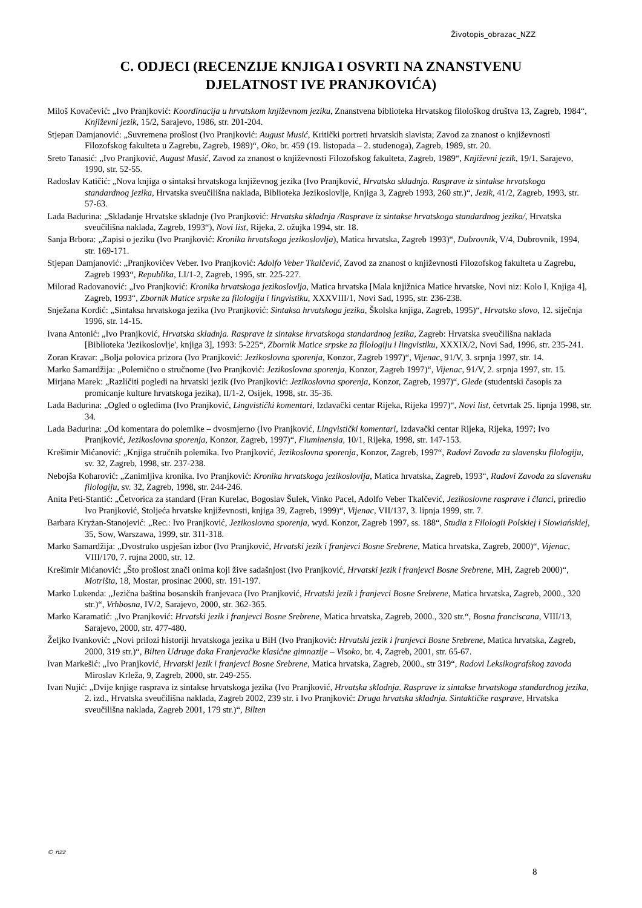Životopis_obrazac_NZZ
C. ODJECI (RECENZIJE KNJIGA I OSVRTI NA ZNANSTVENU
DJELATNOST IVE PRANJKOVIĆA)
Miloš Kovačević: „Ivo Pranjković: Koordinacija u hrvatskom književnom jeziku, Znanstvena biblioteka Hrvatskog filološkog društva 13, Zagreb, 1984“, Književni jezik, 15/2, Sarajevo, 1986, str. 201-204.
Stjepan Damjanović: „Suvremena prošlost (Ivo Pranjković: August Musić, Kritički portreti hrvatskih slavista; Zavod za znanost o književnosti Filozofskog fakulteta u Zagrebu, Zagreb, 1989)“, Oko, br. 459 (19. listopada – 2. studenoga), Zagreb, 1989, str. 20.
Sreto Tanasić: „Ivo Pranjković, August Musić, Zavod za znanost o književnosti Filozofskog fakulteta, Zagreb, 1989“, Književni jezik, 19/1, Sarajevo, 1990, str. 52-55.
Radoslav Katičić: „Nova knjiga o sintaksi hrvatskoga književnog jezika (Ivo Pranjković, Hrvatska skladnja. Rasprave iz sintakse hrvatskoga standardnog jezika, Hrvatska sveučilišna naklada, Biblioteka Jezikoslovlje, Knjiga 3, Zagreb 1993, 260 str.)“, Jezik, 41/2, Zagreb, 1993, str. 57-63.
Lada Badurina: „Skladanje Hrvatske skladnje (Ivo Pranjković: Hrvatska skladnja /Rasprave iz sintakse hrvatskoga standardnog jezika/, Hrvatska sveučilišna naklada, Zagreb, 1993“), Novi list, Rijeka, 2. ožujka 1994, str. 18.
Sanja Brbora: „Zapisi o jeziku (Ivo Pranjković: Kronika hrvatskoga jezikoslovlja), Matica hrvatska, Zagreb 1993)“, Dubrovnik, V/4, Dubrovnik, 1994, str. 169-171.
Stjepan Damjanović: „Pranjkovićev Veber. Ivo Pranjković: Adolfo Veber Tkalčević, Zavod za znanost o književnosti Filozofskog fakulteta u Zagrebu, Zagreb 1993“, Republika, LI/1-2, Zagreb, 1995, str. 225-227.
Milorad Radovanović: „Ivo Pranjković: Kronika hrvatskoga jezikoslovlja, Matica hrvatska [Mala knjižnica Matice hrvatske, Novi niz: Kolo I, Knjiga 4], Zagreb, 1993“, Zbornik Matice srpske za filologiju i lingvistiku, XXXVIII/1, Novi Sad, 1995, str. 236-238.
Snježana Kordić: „Sintaksa hrvatskoga jezika (Ivo Pranjković: Sintaksa hrvatskoga jezika, Školska knjiga, Zagreb, 1995)“, Hrvatsko slovo, 12. siječnja 1996, str. 14-15.
Ivana Antonić: „Ivo Pranjković, Hrvatska skladnja. Rasprave iz sintakse hrvatskoga standardnog jezika, Zagreb: Hrvatska sveučilišna naklada [Biblioteka 'Jezikoslovlje', knjiga 3], 1993: 5-225“, Zbornik Matice srpske za filologiju i lingvistiku, XXXIX/2, Novi Sad, 1996, str. 235-241.
Zoran Kravar: „Bolja polovica prizora (Ivo Pranjković: Jezikoslovna sporenja, Konzor, Zagreb 1997)“, Vijenac, 91/V, 3. srpnja 1997, str. 14.
Marko Samardžija: „Polemično o stručnome (Ivo Pranjković: Jezikoslovna sporenja, Konzor, Zagreb 1997)“, Vijenac, 91/V, 2. srpnja 1997, str. 15.
Mirjana Marek: „Različiti pogledi na hrvatski jezik (Ivo Pranjković: Jezikoslovna sporenja, Konzor, Zagreb, 1997)“, Glede (studentski časopis za promicanje kulture hrvatskoga jezika), II/1-2, Osijek, 1998, str. 35-36.
Lada Badurina: „Ogled o ogledima (Ivo Pranjković, Lingvistički komentari, Izdavački centar Rijeka, Rijeka 1997)“, Novi list, četvrtak 25. lipnja 1998, str. 34.
Lada Badurina: „Od komentara do polemike – dvosmjerno (Ivo Pranjković, Lingvistički komentari, Izdavački centar Rijeka, Rijeka, 1997; Ivo Pranjković, Jezikoslovna sporenja, Konzor, Zagreb, 1997)“, Fluminensia, 10/1, Rijeka, 1998, str. 147-153.
Krešimir Mićanović: „Knjiga stručnih polemika. Ivo Pranjković, Jezikoslovna sporenja, Konzor, Zagreb, 1997“, Radovi Zavoda za slavensku filologiju, sv. 32, Zagreb, 1998, str. 237-238.
Nebojša Koharović: „Zanimljiva kronika. Ivo Pranjković: Kronika hrvatskoga jezikoslovlja, Matica hrvatska, Zagreb, 1993“, Radovi Zavoda za slavensku filologiju, sv. 32, Zagreb, 1998, str. 244-246.
Anita Peti-Stantić: „Četvorica za standard (Fran Kurelac, Bogoslav Šulek, Vinko Pacel, Adolfo Veber Tkalčević, Jezikoslovne rasprave i članci, priredio Ivo Pranjković, Stoljeća hrvatske književnosti, knjiga 39, Zagreb, 1999)“, Vijenac, VII/137, 3. lipnja 1999, str. 7.
Barbara Kryżan-Stanojević: „Rec.: Ivo Pranjković, Jezikoslovna sporenja, wyd. Konzor, Zagreb 1997, ss. 188“, Studia z Filologii Polskiej i Slowiańskiej, 35, Sow, Warszawa, 1999, str. 311-318.
Marko Samardžija: „Dvostruko uspješan izbor (Ivo Pranjković, Hrvatski jezik i franjevci Bosne Srebrene, Matica hrvatska, Zagreb, 2000)“, Vijenac, VIII/170, 7. rujna 2000, str. 12.
Krešimir Mićanović: „Što prošlost znači onima koji žive sadašnjost (Ivo Pranjković, Hrvatski jezik i franjevci Bosne Srebrene, MH, Zagreb 2000)“, Motrišta, 18, Mostar, prosinac 2000, str. 191-197.
Marko Lukenda: „Jezična baština bosanskih franjevaca (Ivo Pranjković, Hrvatski jezik i franjevci Bosne Srebrene, Matica hrvatska, Zagreb, 2000., 320 str.)“, Vrhbosna, IV/2, Sarajevo, 2000, str. 362-365.
Marko Karamatić: „Ivo Pranjković: Hrvatski jezik i franjevci Bosne Srebrene, Matica hrvatska, Zagreb, 2000., 320 str.“, Bosna franciscana, VIII/13, Sarajevo, 2000, str. 477-480.
Željko Ivanković: „Novi prilozi historiji hrvatskoga jezika u BiH (Ivo Pranjković: Hrvatski jezik i franjevci Bosne Srebrene, Matica hrvatska, Zagreb, 2000, 319 str.)“, Bilten Udruge đaka Franjevačke klasične gimnazije – Visoko, br. 4, Zagreb, 2001, str. 65-67.
Ivan Markešić: „Ivo Pranjković, Hrvatski jezik i franjevci Bosne Srebrene, Matica hrvatska, Zagreb, 2000., str 319“, Radovi Leksikografskog zavoda Miroslav Krleža, 9, Zagreb, 2000, str. 249-255.
Ivan Nujić: „Dvije knjige rasprava iz sintakse hrvatskoga jezika (Ivo Pranjković, Hrvatska skladnja. Rasprave iz sintakse hrvatskoga standardnog jezika, 2. izd., Hrvatska sveučilišna naklada, Zagreb 2002, 239 str. i Ivo Pranjković: Druga hrvatska skladnja. Sintaktičke rasprave, Hrvatska sveučilišna naklada, Zagreb 2001, 179 str.)“, Bilten
© nzz
8